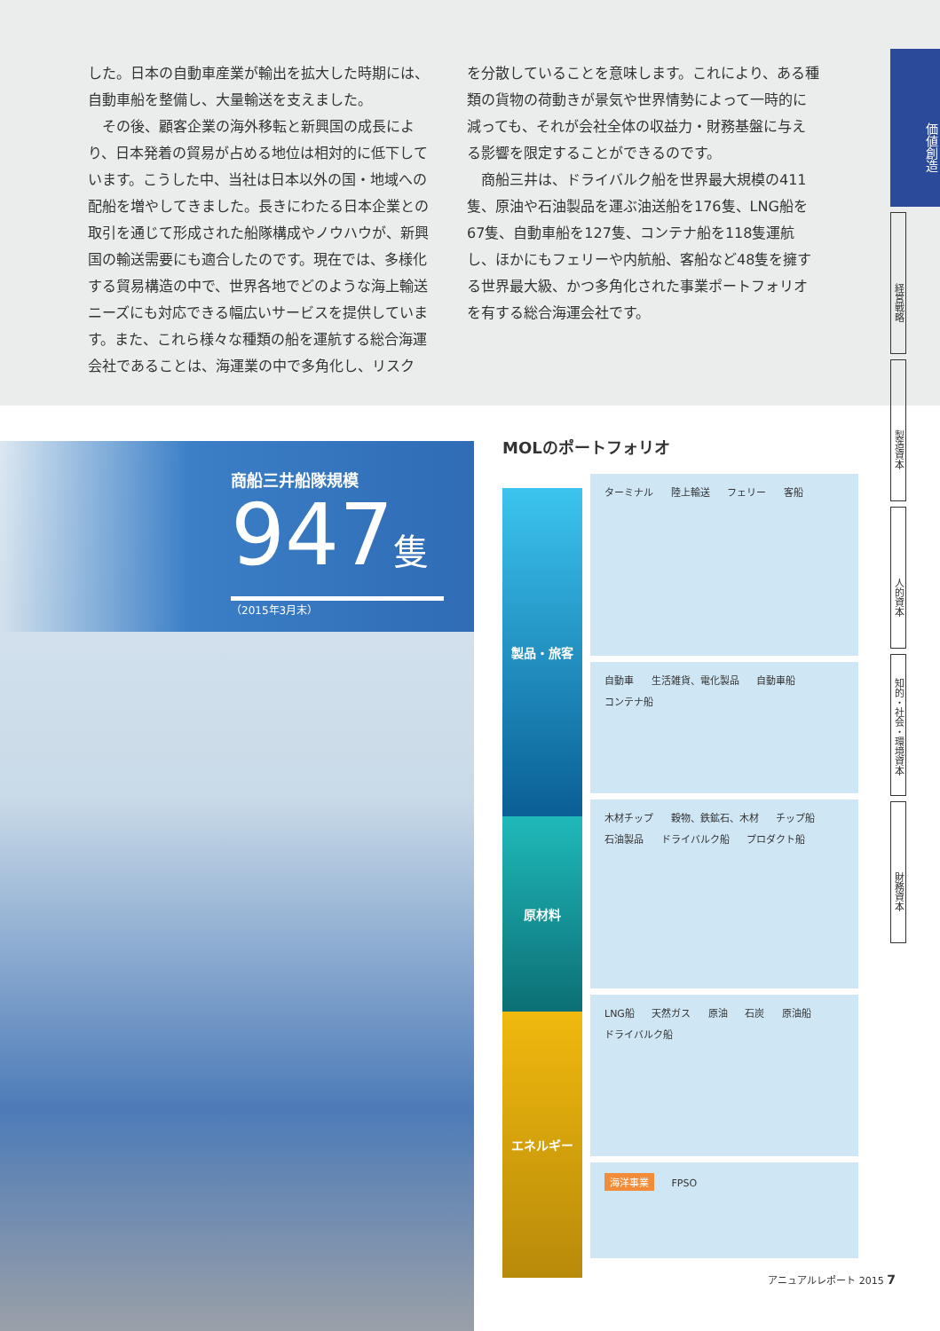した。日本の自動車産業が輸出を拡大した時期には、自動車船を整備し、大量輸送を支えました。
　その後、顧客企業の海外移転と新興国の成長により、日本発着の貿易が占める地位は相対的に低下しています。こうした中、当社は日本以外の国・地域への配船を増やしてきました。長きにわたる日本企業との取引を通じて形成された船隊構成やノウハウが、新興国の輸送需要にも適合したのです。現在では、多様化する貿易構造の中で、世界各地でどのような海上輸送ニーズにも対応できる幅広いサービスを提供しています。また、これら様々な種類の船を運航する総合海運会社であることは、海運業の中で多角化し、リスク
を分散していることを意味します。これにより、ある種類の貨物の荷動きが景気や世界情勢によって一時的に減っても、それが会社全体の収益力・財務基盤に与える影響を限定することができるのです。
　商船三井は、ドライバルク船を世界最大規模の411隻、原油や石油製品を運ぶ油送船を176隻、LNG船を67隻、自動車船を127隻、コンテナ船を118隻運航し、ほかにもフェリーや内航船、客船など48隻を擁する世界最大級、かつ多角化された事業ポートフォリオを有する総合海運会社です。
価値創造
経営戦略
製造資本
人的資本
知的・社会・環境資本
財務資本
商船三井船隊規模
947隻
（2015年3月末）
MOLのポートフォリオ
製品・旅客
原材料
エネルギー
ターミナル 陸上輸送 フェリー 客船
自動車 生活雑貨、電化製品 自動車船 コンテナ船
木材チップ 穀物、鉄鉱石、木材 チップ船 石油製品 ドライバルク船 プロダクト船
LNG船 天然ガス 原油 石炭 原油船 ドライバルク船
海洋事業 FPSO
アニュアルレポート 2015 7